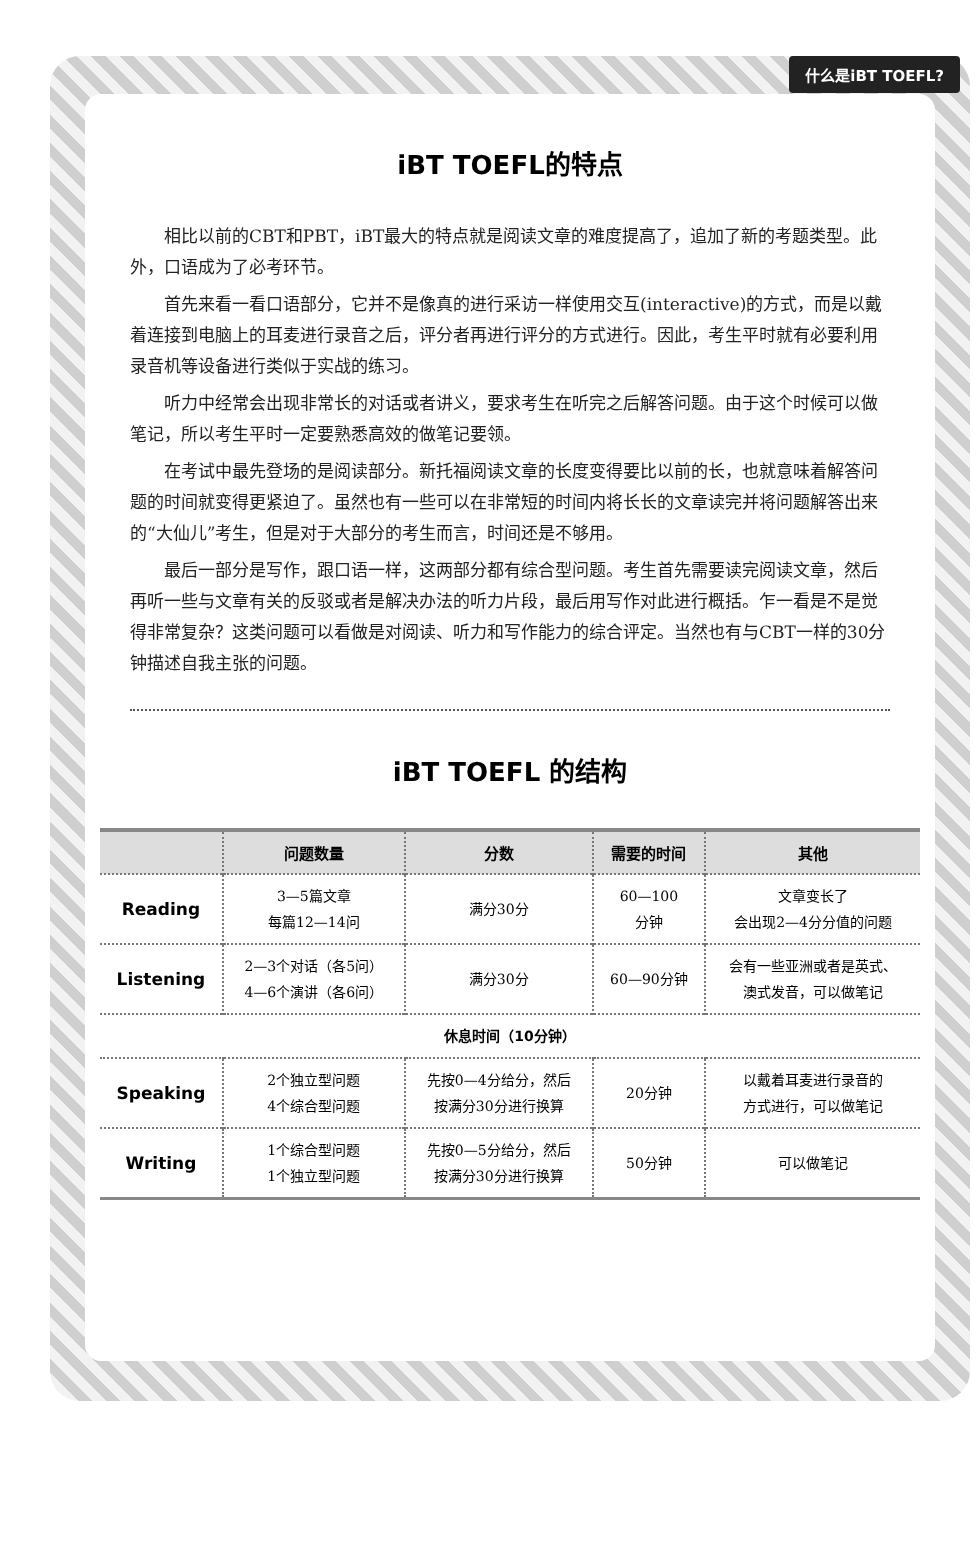什么是iBT TOEFL?
iBT TOEFL的特点
相比以前的CBT和PBT，iBT最大的特点就是阅读文章的难度提高了，追加了新的考题类型。此外，口语成为了必考环节。
首先来看一看口语部分，它并不是像真的进行采访一样使用交互(interactive)的方式，而是以戴着连接到电脑上的耳麦进行录音之后，评分者再进行评分的方式进行。因此，考生平时就有必要利用录音机等设备进行类似于实战的练习。
听力中经常会出现非常长的对话或者讲义，要求考生在听完之后解答问题。由于这个时候可以做笔记，所以考生平时一定要熟悉高效的做笔记要领。
在考试中最先登场的是阅读部分。新托福阅读文章的长度变得要比以前的长，也就意味着解答问题的时间就变得更紧迫了。虽然也有一些可以在非常短的时间内将长长的文章读完并将问题解答出来的“大仙儿”考生，但是对于大部分的考生而言，时间还是不够用。
最后一部分是写作，跟口语一样，这两部分都有综合型问题。考生首先需要读完阅读文章，然后再听一些与文章有关的反驳或者是解决办法的听力片段，最后用写作对此进行概括。乍一看是不是觉得非常复杂？这类问题可以看做是对阅读、听力和写作能力的综合评定。当然也有与CBT一样的30分钟描述自我主张的问题。
iBT TOEFL 的结构
| | 问题数量 | 分数 | 需要的时间 | 其他 |
| --- | --- | --- | --- | --- |
| Reading | 3—5篇文章 每篇12—14问 | 满分30分 | 60—100 分钟 | 文章变长了 会出现2—4分分值的问题 |
| Listening | 2—3个对话（各5问） 4—6个演讲（各6问） | 满分30分 | 60—90分钟 | 会有一些亚洲或者是英式、 澳式发音，可以做笔记 |
| 休息时间（10分钟） | | | | |
| Speaking | 2个独立型问题 4个综合型问题 | 先按0—4分给分，然后 按满分30分进行换算 | 20分钟 | 以戴着耳麦进行录音的 方式进行，可以做笔记 |
| Writing | 1个综合型问题 1个独立型问题 | 先按0—5分给分，然后 按满分30分进行换算 | 50分钟 | 可以做笔记 |